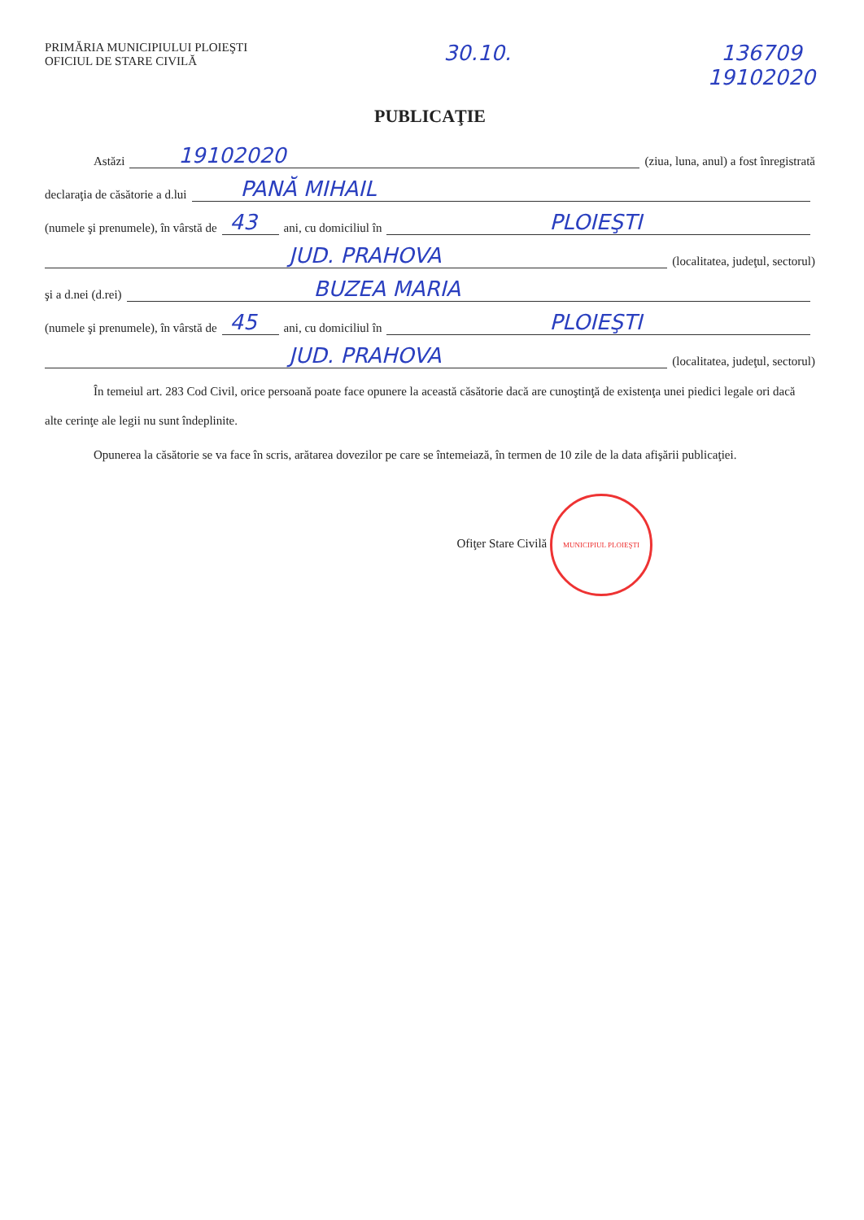PRIMĂRIA MUNICIPIULUI PLOIEŞTI
OFICIUL DE STARE CIVILĂ
30.10. 136709
19102020
PUBLICAŢIE
Astăzi 19102020 (ziua, luna, anul) a fost înregistrată
declaraţia de căsătorie a d.lui PANĂ MIHAIL
(numele şi prenumele), în vârstă de 43 ani, cu domiciliul în PLOIEŞTI
JUD. PRAHOVA (localitatea, judeţul, sectorul)
şi a d.nei (d.rei) BUZEA MARIA
(numele şi prenumele), în vârstă de 45 ani, cu domiciliul în PLOIEŞTI
JUD. PRAHOVA (localitatea, judeţul, sectorul)
În temeiul art. 283 Cod Civil, orice persoană poate face opunere la această căsătorie dacă are cunoştinţă de existenţa unei piedici legale ori dacă alte cerinţe ale legii nu sunt îndeplinite.
Opunerea la căsătorie se va face în scris, arătarea dovezilor pe care se întemeiază, în termen de 10 zile de la data afişării publicaţiei.
Ofiţer Stare Civilă MUNICIPIUL PLOIEŞTI